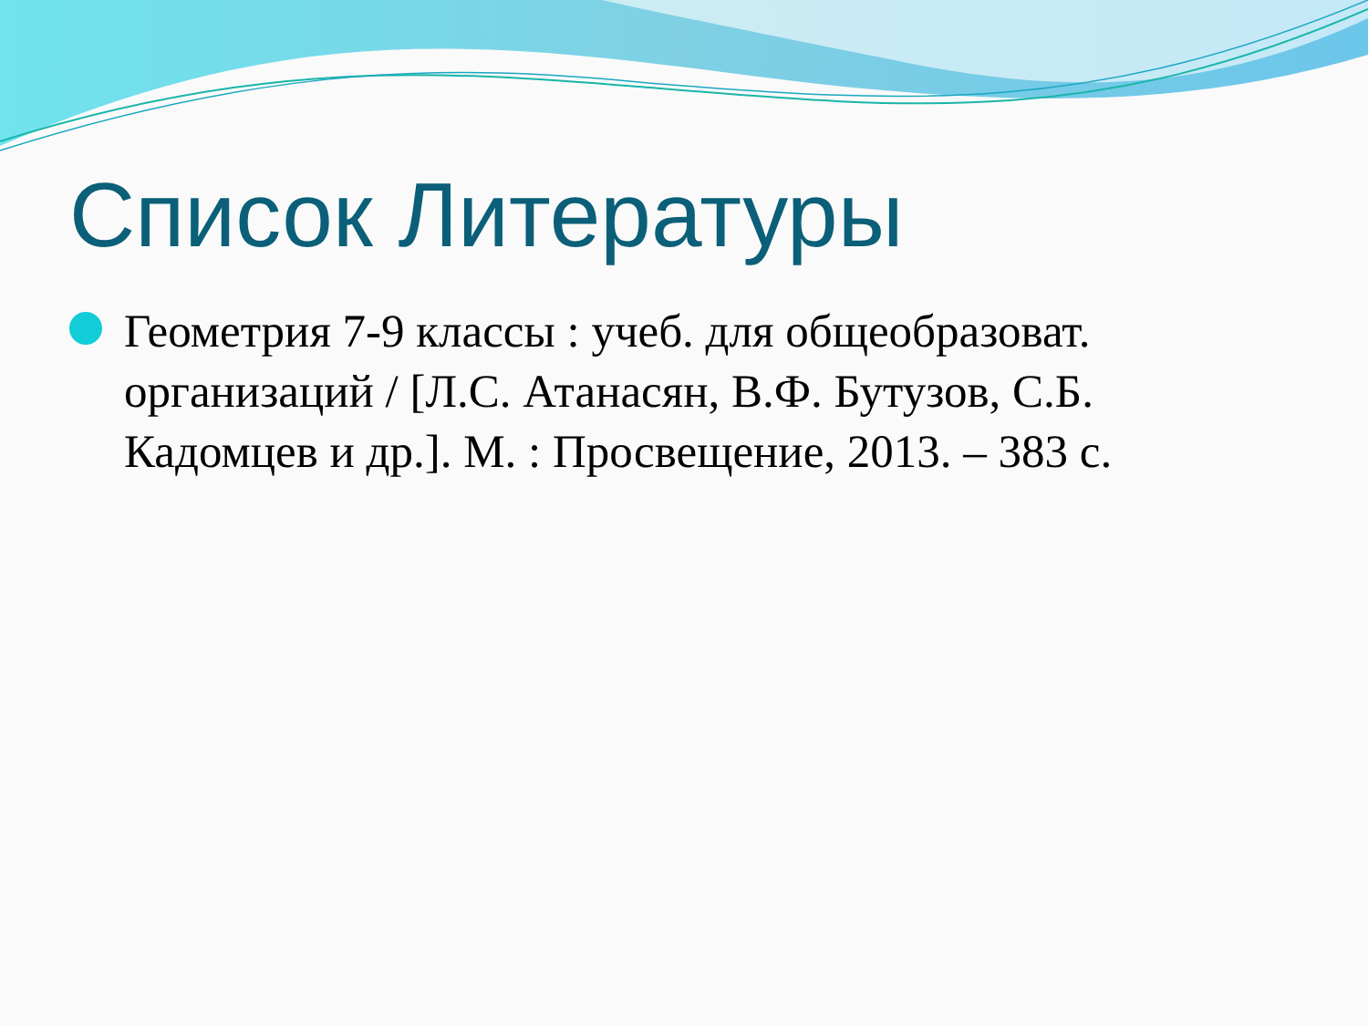Список Литературы
Геометрия 7-9 классы : учеб. для общеобразоват. организаций / [Л.С. Атанасян, В.Ф. Бутузов, С.Б. Кадомцев и др.]. М. : Просвещение, 2013. – 383 с.